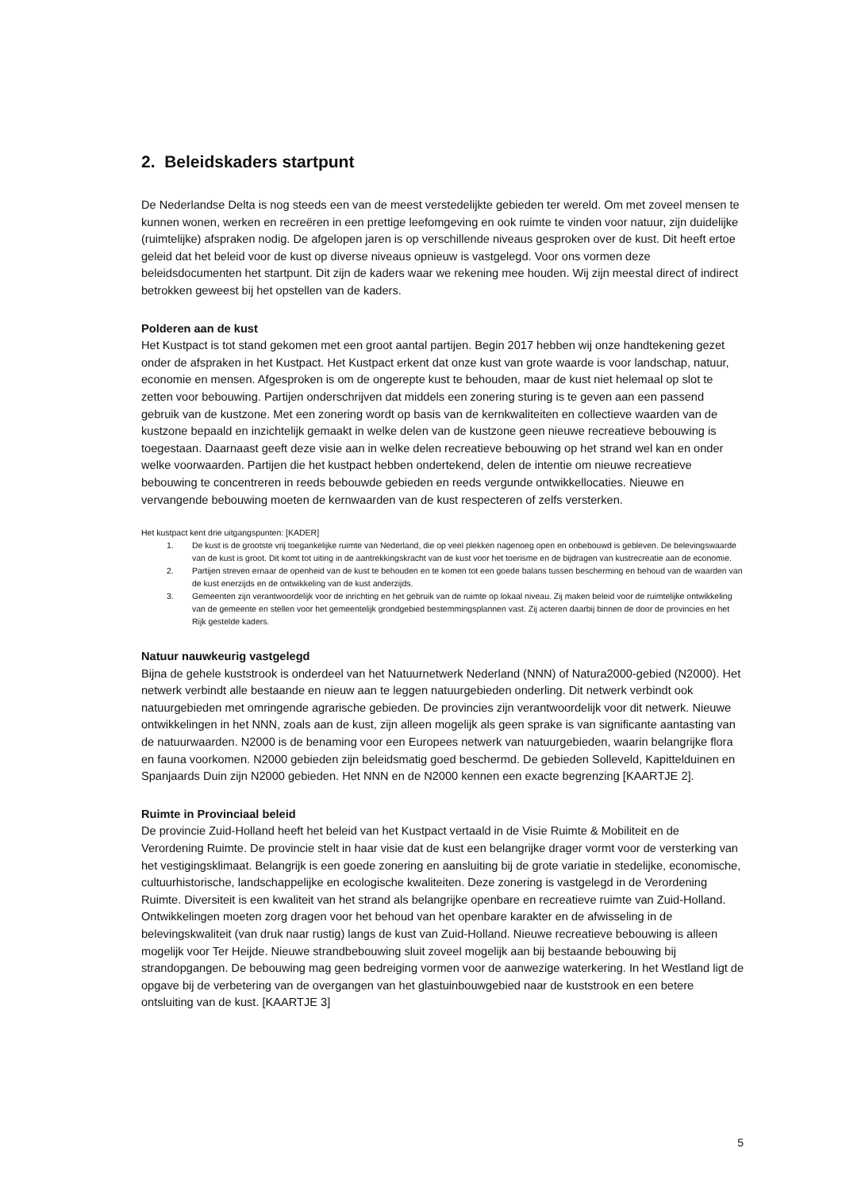2. Beleidskaders startpunt
De Nederlandse Delta is nog steeds een van de meest verstedelijkte gebieden ter wereld. Om met zoveel mensen te kunnen wonen, werken en recreëren in een prettige leefomgeving en ook ruimte te vinden voor natuur, zijn duidelijke (ruimtelijke) afspraken nodig. De afgelopen jaren is op verschillende niveaus gesproken over de kust. Dit heeft ertoe geleid dat het beleid voor de kust op diverse niveaus opnieuw is vastgelegd. Voor ons vormen deze beleidsdocumenten het startpunt. Dit zijn de kaders waar we rekening mee houden. Wij zijn meestal direct of indirect betrokken geweest bij het opstellen van de kaders.
Polderen aan de kust
Het Kustpact is tot stand gekomen met een groot aantal partijen. Begin 2017 hebben wij onze handtekening gezet onder de afspraken in het Kustpact. Het Kustpact erkent dat onze kust van grote waarde is voor landschap, natuur, economie en mensen. Afgesproken is om de ongerepte kust te behouden, maar de kust niet helemaal op slot te zetten voor bebouwing. Partijen onderschrijven dat middels een zonering sturing is te geven aan een passend gebruik van de kustzone. Met een zonering wordt op basis van de kernkwaliteiten en collectieve waarden van de kustzone bepaald en inzichtelijk gemaakt in welke delen van de kustzone geen nieuwe recreatieve bebouwing is toegestaan. Daarnaast geeft deze visie aan in welke delen recreatieve bebouwing op het strand wel kan en onder welke voorwaarden. Partijen die het kustpact hebben ondertekend, delen de intentie om nieuwe recreatieve bebouwing te concentreren in reeds bebouwde gebieden en reeds vergunde ontwikkellocaties. Nieuwe en vervangende bebouwing moeten de kernwaarden van de kust respecteren of zelfs versterken.
Het kustpact kent drie uitgangspunten: [KADER]
1. De kust is de grootste vrij toegankelijke ruimte van Nederland, die op veel plekken nagenoeg open en onbebouwd is gebleven. De belevingswaarde van de kust is groot. Dit komt tot uiting in de aantrekkingskracht van de kust voor het toerisme en de bijdragen van kustrecreatie aan de economie.
2. Partijen streven ernaar de openheid van de kust te behouden en te komen tot een goede balans tussen bescherming en behoud van de waarden van de kust enerzijds en de ontwikkeling van de kust anderzijds.
3. Gemeenten zijn verantwoordelijk voor de inrichting en het gebruik van de ruimte op lokaal niveau. Zij maken beleid voor de ruimtelijke ontwikkeling van de gemeente en stellen voor het gemeentelijk grondgebied bestemmingsplannen vast. Zij acteren daarbij binnen de door de provincies en het Rijk gestelde kaders.
Natuur nauwkeurig vastgelegd
Bijna de gehele kuststrook is onderdeel van het Natuurnetwerk Nederland (NNN) of Natura2000-gebied (N2000). Het netwerk verbindt alle bestaande en nieuw aan te leggen natuurgebieden onderling. Dit netwerk verbindt ook natuurgebieden met omringende agrarische gebieden. De provincies zijn verantwoordelijk voor dit netwerk. Nieuwe ontwikkelingen in het NNN, zoals aan de kust, zijn alleen mogelijk als geen sprake is van significante aantasting van de natuurwaarden. N2000 is de benaming voor een Europees netwerk van natuurgebieden, waarin belangrijke flora en fauna voorkomen. N2000 gebieden zijn beleidsmatig goed beschermd. De gebieden Solleveld, Kapittelduinen en Spanjaards Duin zijn N2000 gebieden. Het NNN en de N2000 kennen een exacte begrenzing [KAARTJE 2].
Ruimte in Provinciaal beleid
De provincie Zuid-Holland heeft het beleid van het Kustpact vertaald in de Visie Ruimte & Mobiliteit en de Verordening Ruimte. De provincie stelt in haar visie dat de kust een belangrijke drager vormt voor de versterking van het vestigingsklimaat. Belangrijk is een goede zonering en aansluiting bij de grote variatie in stedelijke, economische, cultuurhistorische, landschappelijke en ecologische kwaliteiten. Deze zonering is vastgelegd in de Verordening Ruimte. Diversiteit is een kwaliteit van het strand als belangrijke openbare en recreatieve ruimte van Zuid-Holland. Ontwikkelingen moeten zorg dragen voor het behoud van het openbare karakter en de afwisseling in de belevingskwaliteit (van druk naar rustig) langs de kust van Zuid-Holland. Nieuwe recreatieve bebouwing is alleen mogelijk voor Ter Heijde. Nieuwe strandbebouwing sluit zoveel mogelijk aan bij bestaande bebouwing bij strandopgangen. De bebouwing mag geen bedreiging vormen voor de aanwezige waterkering. In het Westland ligt de opgave bij de verbetering van de overgangen van het glastuinbouwgebied naar de kuststrook en een betere ontsluiting van de kust. [KAARTJE 3]
5